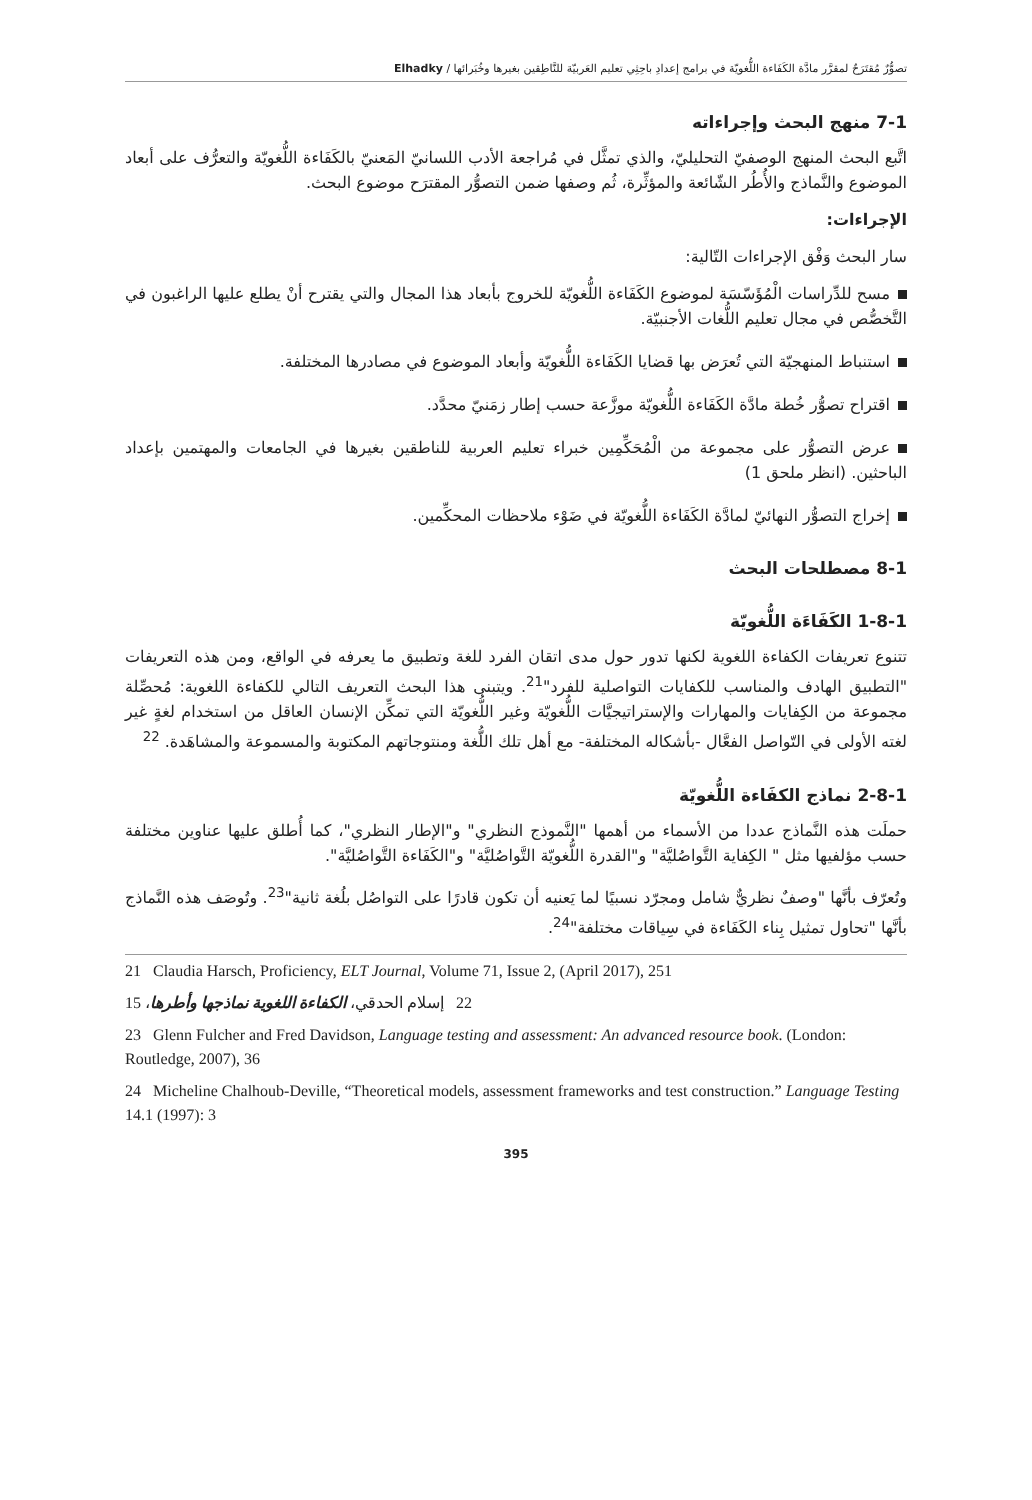تصوُّرٌ مُقتَرَحٌ لمقرَّر مادَّة الكَفَاءة اللُّغويّة في برامج إعدادِ باحِثِي تعليم العَربيّة للنَّاطِقين بغيرها وخُبَرائها / Elhadky
7-1 منهج البحث وإجراءاته
اتَّبع البحث المنهج الوصفيّ التحليليّ، والذي تمثَّل في مُراجعة الأدب اللسانيّ المَعنيّ بالكَفَاءة اللُّغويّة والتعرُّف على أبعاد الموضوع والنَّماذج والأُطُر الشّائعة والمؤثِّرة، ثُم وصفها ضمن التصوُّر المقترَح موضوع البحث.
الإجراءات:
سار البحث وَفْق الإجراءات التّالية:
مسح للدِّراسات الْمُؤَسّسَة لموضوع الكَفَاءة اللُّغويّة للخروج بأبعاد هذا المجال والتي يقترح أنْ يطلع عليها الراغبون في التَّخصُّص في مجال تعليم اللُّغات الأجنبيّة.
استنباط المنهجيّة التي تُعرَض بها قضايا الكَفَاءة اللُّغويّة وأبعاد الموضوع في مصادرها المختلفة.
اقتراح تصوُّر خُطة مادَّة الكَفَاءة اللُّغويّة موزَّعة حسب إطار زمَنيّ محدَّد.
عرض التصوُّر على مجموعة من الْمُحَكِّمِين خبراء تعليم العربية للناطقين بغيرها في الجامعات والمهتمين بإعداد الباحثين. (انظر ملحق 1)
إخراج التصوُّر النهائيّ لمادَّة الكَفَاءة اللُّغويّة في ضَوْء ملاحظات المحكِّمين.
8-1 مصطلحات البحث
1-8-1 الكَفَاءَة اللُّغويّة
تتنوع تعريفات الكفاءة اللغوية لكنها تدور حول مدى اتقان الفرد للغة وتطبيق ما يعرفه في الواقع، ومن هذه التعريفات "التطبيق الهادف والمناسب للكفايات التواصلية للفرد"<sup>21</sup>. ويتبنى هذا البحث التعريف التالي للكفاءة اللغوية: مُحصِّلة مجموعة من الكِفايات والمهارات والإستراتيجيَّات اللُّغويّة وغير اللُّغويّة التي تمكِّن الإنسان العاقل من استخدام لغةٍ غير لغته الأولى في التّواصل الفعَّال -بأشكاله المختلفة- مع أهل تلك اللُّغة ومنتوجاتهم المكتوبة والمسموعة والمشاهَدة. <sup>22</sup>
2-8-1 نماذج الكفَاءة اللُّغويّة
حملَت هذه النَّماذج عددا من الأسماء من أهمها "النَّموذج النظري" و"الإطار النظري"، كما أُطلق عليها عناوين مختلفة حسب مؤلفيها مثل " الكِفاية التَّواصُليَّة" و"القدرة اللُّغويّة التَّواصُليَّة" و"الكَفَاءة التَّواصُليَّة".
وتُعرّف بأنَّها "وصفٌ نظريٌّ شامل ومجرّد نسبيًا لما يَعنيه أن تكون قادرًا على التواصُل بلُغة ثانية"<sup>23</sup>. وتُوصَف هذه النَّماذج بأنَّها "تحاول تمثيل بِناء الكَفَاءة في سِياقات مختلفة"<sup>24</sup>.
21 Claudia Harsch, Proficiency, ELT Journal, Volume 71, Issue 2, (April 2017), 251
22 إسلام الحدقي، الكفاءة اللغوية نماذجها وأطرها، 15
23 Glenn Fulcher and Fred Davidson, Language testing and assessment: An advanced resource book. (London: Routledge, 2007), 36
24 Micheline Chalhoub-Deville, “Theoretical models, assessment frameworks and test construction.” Language Testing 14.1 (1997): 3
395